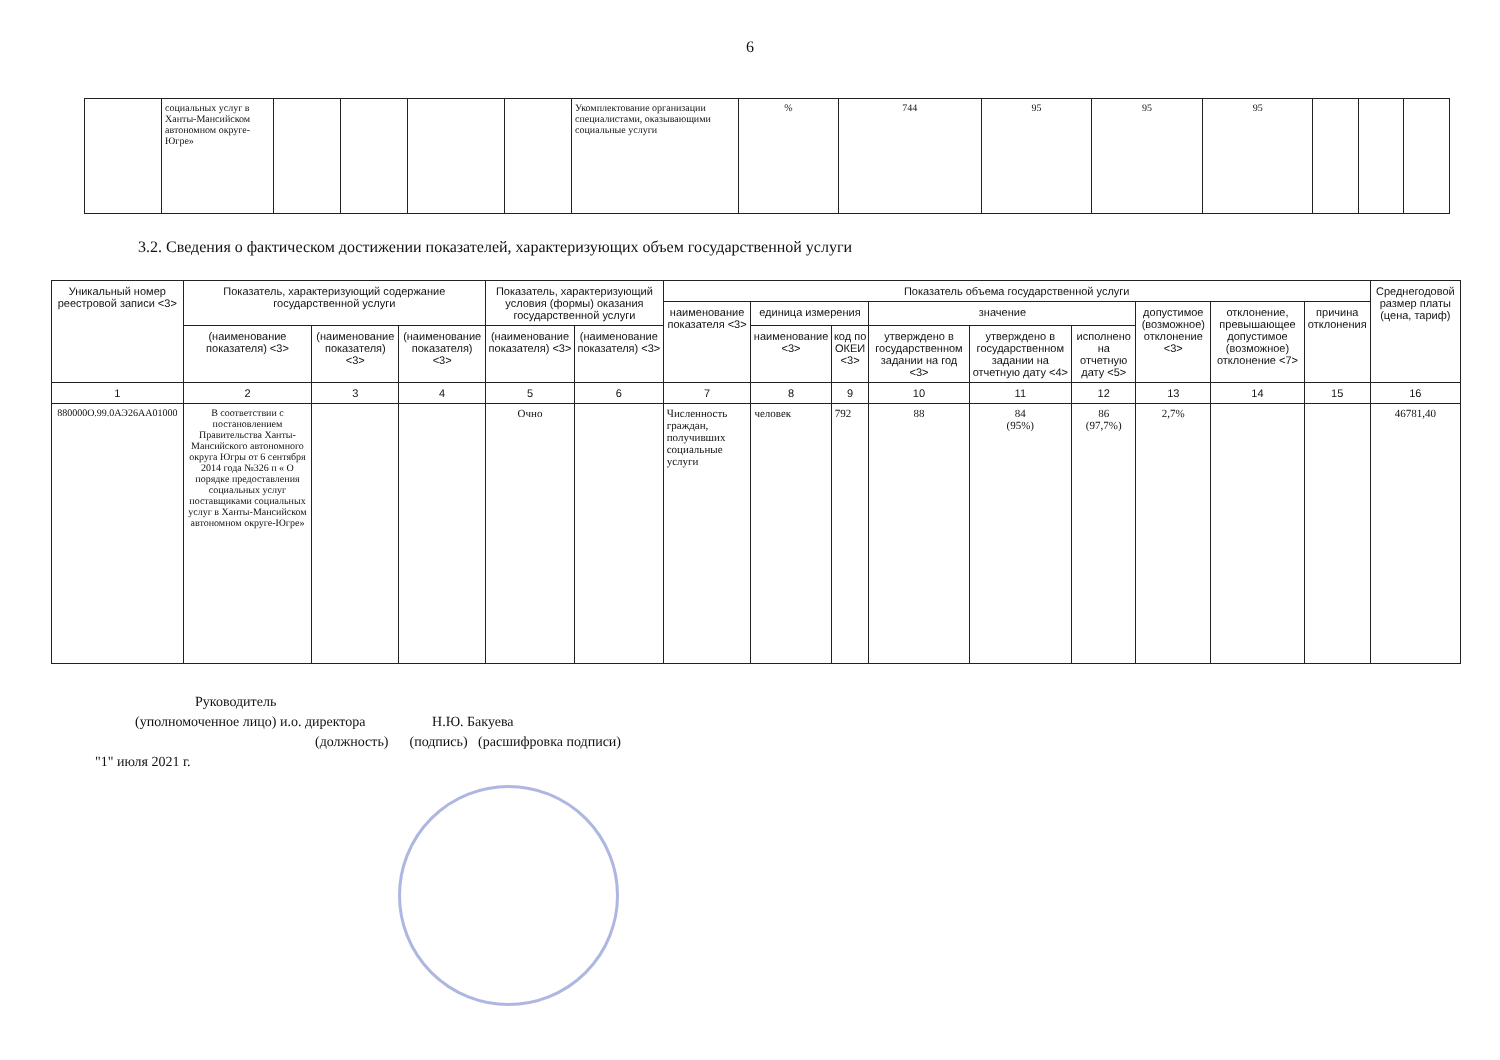6
| | социальных услуг в Ханты-Мансийском автономном округе-Югре» | | | | | Укомплектование организации специалистами, оказывающими социальные услуги | % | 744 | 95 | 95 | 95 | | | |
3.2. Сведения о фактическом достижении показателей, характеризующих объем государственной услуги
| Уникальный номер реестровой записи <3> | Показатель, характеризующий содержание государственной услуги | | | Показатель, характеризующий условия (формы) оказания государственной услуги | | Показатель объема государственной услуги | | | | | | | | | Среднегодовой размер платы (цена, тариф) |
| --- | --- | --- | --- | --- | --- | --- | --- | --- | --- | --- | --- | --- | --- | --- | --- |
| | | | | | | наименование показателя <3> | единица измерения | | значение | | | допустимое (возможное) отклонение <3> | отклонение, превышающее допустимое (возможное) отклонение <7> | причина отклонения | |
| | (наименование показателя) <3> | (наименование показателя) <3> | (наименование показателя) <3> | (наименование показателя) <3> | (наименование показателя) <3> | | наименование <3> | код по ОКЕИ <3> | утверждено в государственном задании на год <3> | утверждено в государственном задании на отчетную дату <4> | исполнено на отчетную дату <5> | | | | |
| 1 | 2 | 3 | 4 | 5 | 6 | 7 | 8 | 9 | 10 | 11 | 12 | 13 | 14 | 15 | 16 |
| 880000О.99.0АЭ26АА01000 | В соответствии с постановлением Правительства Ханты-Мансийского автономного округа Югры от 6 сентября 2014 года №326 п « О порядке предоставления социальных услуг поставщиками социальных услуг в Ханты-Мансийском автономном округе-Югре» | | | Очно | | Численность граждан, получивших социальные услуги | человек | 792 | 88 | 84 (95%) | 86 (97,7%) | 2,7% | | | 46781,40 |
Руководитель
(уполномоченное лицо) и.о. директора Н.Ю. Бакуева
(должность) (подпись) (расшифровка подписи)
"1" июля 2021 г.